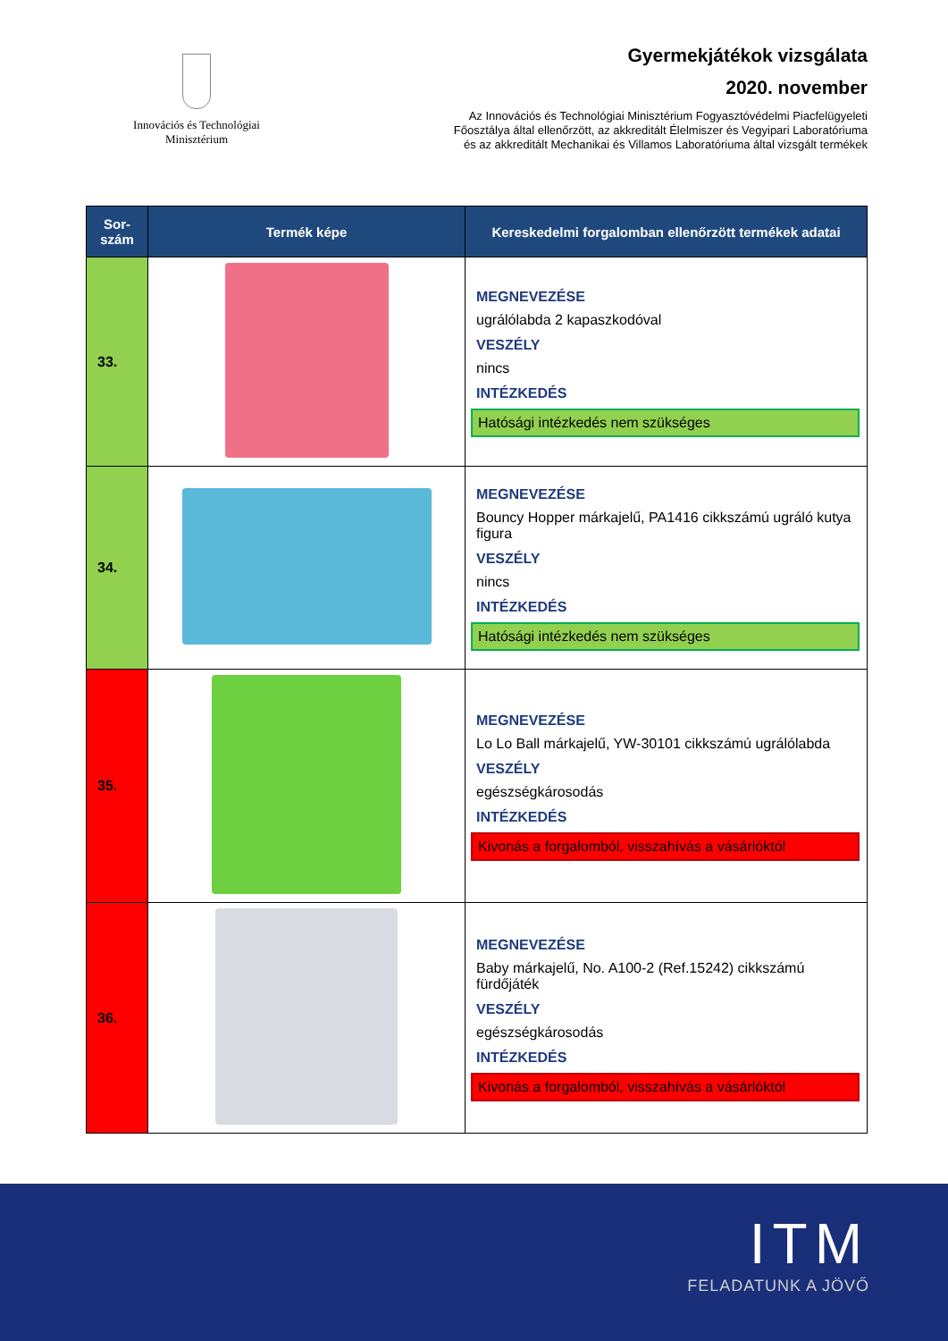Innovációs és Technológiai
Minisztérium
Gyermekjátékok vizsgálata
2020. november
Az Innovációs és Technológiai Minisztérium Fogyasztóvédelmi Piacfelügyeleti
Főosztálya által ellenőrzött, az akkreditált Élelmiszer és Vegyipari Laboratóriuma
és az akkreditált Mechanikai és Villamos Laboratóriuma által vizsgált termékek
| Sor- szám | Termék képe | Kereskedelmi forgalomban ellenőrzött termékek adatai |
| --- | --- | --- |
| 33. | | MEGNEVEZÉSE ugrálólabda 2 kapaszkodóval VESZÉLY nincs INTÉZKEDÉS Hatósági intézkedés nem szükséges |
| 34. | | MEGNEVEZÉSE Bouncy Hopper márkajelű, PA1416 cikkszámú ugráló kutya figura VESZÉLY nincs INTÉZKEDÉS Hatósági intézkedés nem szükséges |
| 35. | | MEGNEVEZÉSE Lo Lo Ball márkajelű, YW-30101 cikkszámú ugrálólabda VESZÉLY egészségkárosodás INTÉZKEDÉS Kivonás a forgalomból, visszahívás a vásárlóktól |
| 36. | | MEGNEVEZÉSE Baby márkajelű, No. A100-2 (Ref.15242) cikkszámú fürdőjáték VESZÉLY egészségkárosodás INTÉZKEDÉS Kivonás a forgalomból, visszahívás a vásárlóktól |
ITM
FELADATUNK A JÖVŐ